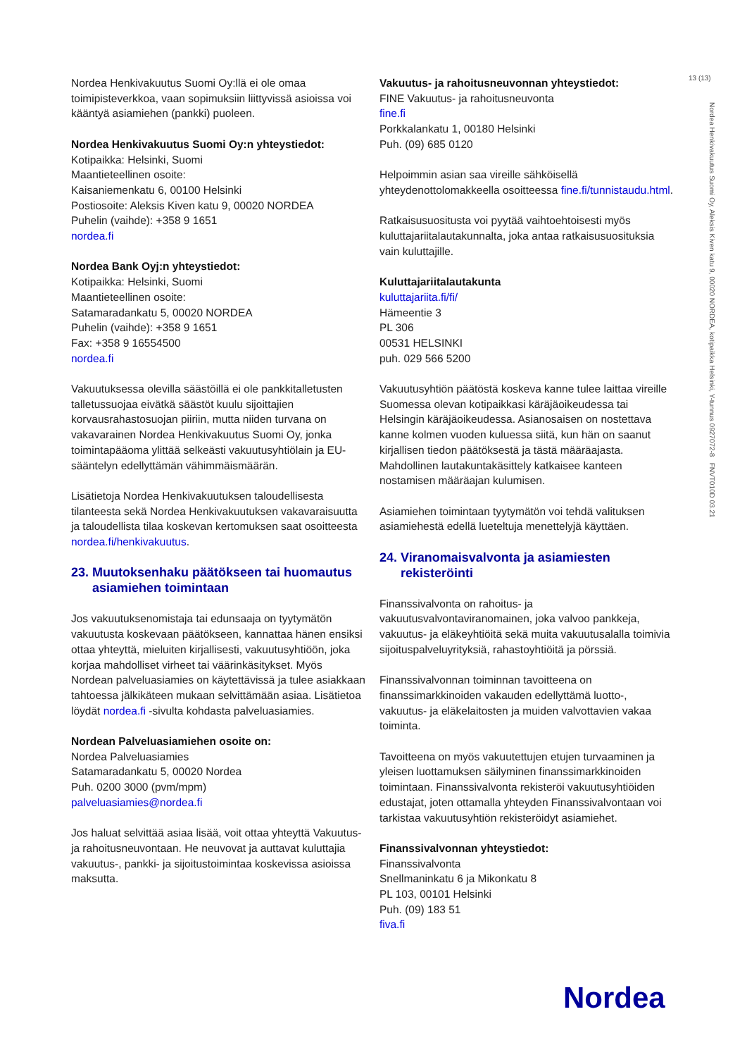13 (13)
Nordea Henkivakuutus Suomi Oy, Aleksis Kiven katu 9, 00020 NORDEA, kotipaikka Helsinki, Y-tunnus 0927072-8 FNVT010D 03.21
Nordea Henkivakuutus Suomi Oy:llä ei ole omaa toimipisteverkkoa, vaan sopimuksiin liittyvissä asioissa voi kääntyä asiamiehen (pankki) puoleen.
Nordea Henkivakuutus Suomi Oy:n yhteystiedot:
Kotipaikka: Helsinki, Suomi
Maantieteellinen osoite:
Kaisaniemenkatu 6, 00100 Helsinki
Postiosoite: Aleksis Kiven katu 9, 00020 NORDEA
Puhelin (vaihde): +358 9 1651
nordea.fi
Nordea Bank Oyj:n yhteystiedot:
Kotipaikka: Helsinki, Suomi
Maantieteellinen osoite:
Satamaradankatu 5, 00020 NORDEA
Puhelin (vaihde): +358 9 1651
Fax: +358 9 16554500
nordea.fi
Vakuutuksessa olevilla säästöillä ei ole pankkitalletusten talletussuojaa eivätkä säästöt kuulu sijoittajien korvausrahastosuojan piiriin, mutta niiden turvana on vakavarainen Nordea Henkivakuutus Suomi Oy, jonka toimintapääoma ylittää selkeästi vakuutusyhtiölain ja EU-sääntelyn edellyttämän vähimmäismäärän.
Lisätietoja Nordea Henkivakuutuksen taloudellisesta tilanteesta sekä Nordea Henkivakuutuksen vakavaraisuutta ja taloudellista tilaa koskevan kertomuksen saat osoitteesta nordea.fi/henkivakuutus.
23. Muutoksenhaku päätökseen tai huomautus asiamiehen toimintaan
Jos vakuutuksenomistaja tai edunsaaja on tyytymätön vakuutusta koskevaan päätökseen, kannattaa hänen ensiksi ottaa yhteyttä, mieluiten kirjallisesti, vakuutusyhtiöön, joka korjaa mahdolliset virheet tai väärinkäsitykset. Myös Nordean palveluasiamies on käytettävissä ja tulee asiakkaan tahtoessa jälkikäteen mukaan selvittämään asiaa. Lisätietoa löydät nordea.fi -sivulta kohdasta palveluasiamies.
Nordean Palveluasiamiehen osoite on:
Nordea Palveluasiamies
Satamaradankatu 5, 00020 Nordea
Puh. 0200 3000 (pvm/mpm)
palveluasiamies@nordea.fi
Jos haluat selvittää asiaa lisää, voit ottaa yhteyttä Vakuutus- ja rahoitusneuvontaan. He neuvovat ja auttavat kuluttajia vakuutus-, pankki- ja sijoitustoimintaa koskevissa asioissa maksutta.
Vakuutus- ja rahoitusneuvonnan yhteystiedot:
FINE Vakuutus- ja rahoitusneuvonta
fine.fi
Porkkalankatu 1, 00180 Helsinki
Puh. (09) 685 0120
Helpoimmin asian saa vireille sähköisellä yhteydenottolomakkeella osoitteessa fine.fi/tunnistaudu.html.
Ratkaisusuositusta voi pyytää vaihtoehtoisesti myös kuluttajariitalautakunnalta, joka antaa ratkaisusuosituksia vain kuluttajille.
Kuluttajariitalautakunta
kuluttajariita.fi/fi/
Hämeentie 3
PL 306
00531 HELSINKI
puh. 029 566 5200
Vakuutusyhtiön päätöstä koskeva kanne tulee laittaa vireille Suomessa olevan kotipaikkasi käräjäoikeudessa tai Helsingin käräjäoikeudessa. Asianosaisen on nostettava kanne kolmen vuoden kuluessa siitä, kun hän on saanut kirjallisen tiedon päätöksestä ja tästä määräajasta. Mahdollinen lautakuntakäsittely katkaisee kanteen nostamisen määräajan kulumisen.
Asiamiehen toimintaan tyytymätön voi tehdä valituksen asiamiehestä edellä lueteltuja menettelyjä käyttäen.
24. Viranomaisvalvonta ja asiamiesten rekisteröinti
Finanssivalvonta on rahoitus- ja vakuutusvalvontaviranomainen, joka valvoo pankkeja, vakuutus- ja eläkeyhtiöitä sekä muita vakuutusalalla toimivia sijoituspalveluyrityksiä, rahastoyhtiöitä ja pörssiä.
Finanssivalvonnan toiminnan tavoitteena on finanssimarkkinoiden vakauden edellyttämä luotto-, vakuutus- ja eläkelaitosten ja muiden valvottavien vakaa toiminta.
Tavoitteena on myös vakuutettujen etujen turvaaminen ja yleisen luottamuksen säilyminen finanssimarkkinoiden toimintaan. Finanssivalvonta rekisteröi vakuutusyhtiöiden edustajat, joten ottamalla yhteyden Finanssivalvontaan voi tarkistaa vakuutusyhtiön rekisteröidyt asiamiehet.
Finanssivalvonnan yhteystiedot:
Finanssivalvonta
Snellmaninkatu 6 ja Mikonkatu 8
PL 103, 00101 Helsinki
Puh. (09) 183 51
fiva.fi
Nordea